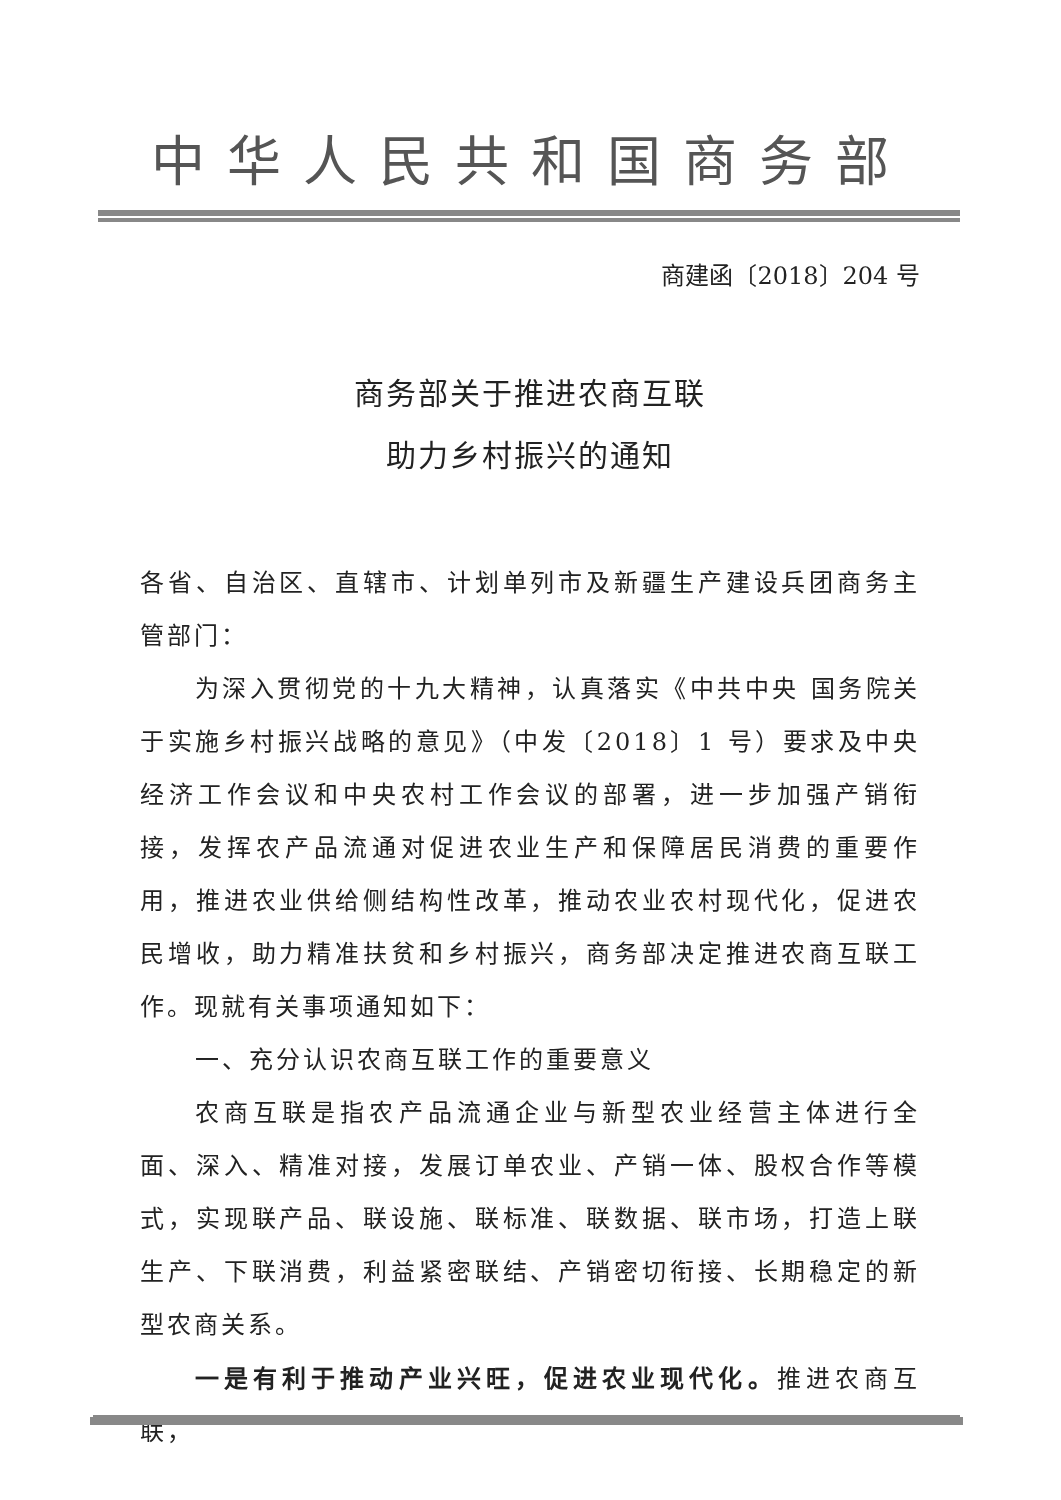中华人民共和国商务部
商建函〔2018〕204 号
商务部关于推进农商互联
助力乡村振兴的通知
各省、自治区、直辖市、计划单列市及新疆生产建设兵团商务主管部门：
为深入贯彻党的十九大精神，认真落实《中共中央 国务院关于实施乡村振兴战略的意见》（中发〔2018〕1 号）要求及中央经济工作会议和中央农村工作会议的部署，进一步加强产销衔接，发挥农产品流通对促进农业生产和保障居民消费的重要作用，推进农业供给侧结构性改革，推动农业农村现代化，促进农民增收，助力精准扶贫和乡村振兴，商务部决定推进农商互联工作。现就有关事项通知如下：
一、充分认识农商互联工作的重要意义
农商互联是指农产品流通企业与新型农业经营主体进行全面、深入、精准对接，发展订单农业、产销一体、股权合作等模式，实现联产品、联设施、联标准、联数据、联市场，打造上联生产、下联消费，利益紧密联结、产销密切衔接、长期稳定的新型农商关系。
一是有利于推动产业兴旺，促进农业现代化。推进农商互联，